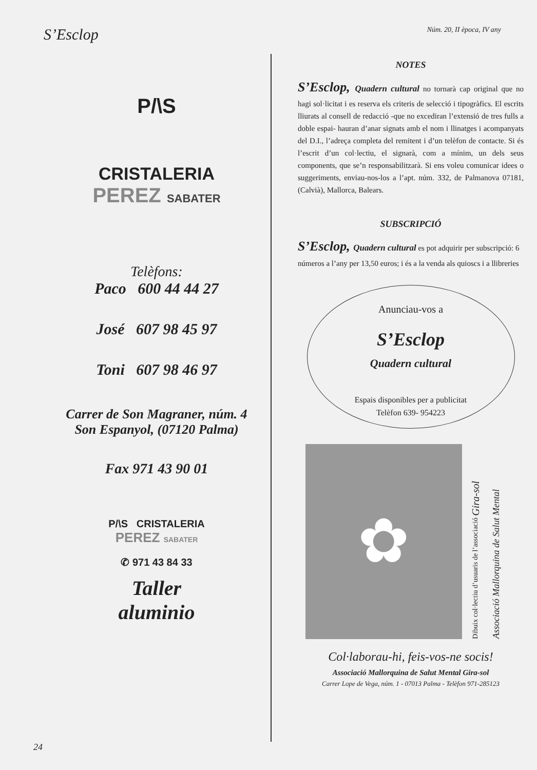S’Esclop
Núm. 20, II època, IV any
P/\S
CRISTALERIA
PEREZ SABATER
Telèfons:
Paco 600 44 44 27
José 607 98 45 97
Toni 607 98 46 97
Carrer de Son Magraner, núm. 4
Son Espanyol, (07120 Palma)
Fax 971 43 90 01
P/\S CRISTALERIA
PEREZ SABATER
✆ 971 43 84 33
Taller
aluminio
NOTES
S’Esclop, Quadern cultural no tornarà cap original que no hagi sol·licitat i es reserva els criteris de selecció i tipogràfics. El escrits lliurats al consell de redacció -que no excediran l’extensió de tres fulls a doble espai- hauran d’anar signats amb el nom i llinatges i acompanyats del D.I., l’adreça completa del remitent i d’un telèfon de contacte. Si és l’escrit d’un col·lectiu, el signarà, com a mínim, un dels seus components, que se’n responsabilitzarà. Si ens voleu comunicar idees o suggeriments, enviau-nos-los a l’apt. núm. 332, de Palmanova 07181, (Calvià), Mallorca, Balears.
SUBSCRIPCIÓ
S’Esclop, Quadern cultural es pot adquirir per subscripció: 6 números a l’any per 13,50 euros; i és a la venda als quioscs i a llibreries
Anunciau-vos a
S’Esclop
Quadern cultural
Espais disponibles per a publicitat
Telèfon 639- 954223
✿
Dibuix col·lectiu d’usuaris de l’associació Gira-sol
Associació Mallorquina de Salut Mental
Col·laborau-hi, feis-vos-ne socis!
Associació Mallorquina de Salut Mental Gira-sol
Carrer Lope de Vega, núm. 1 - 07013 Palma - Telèfon 971-285123
24